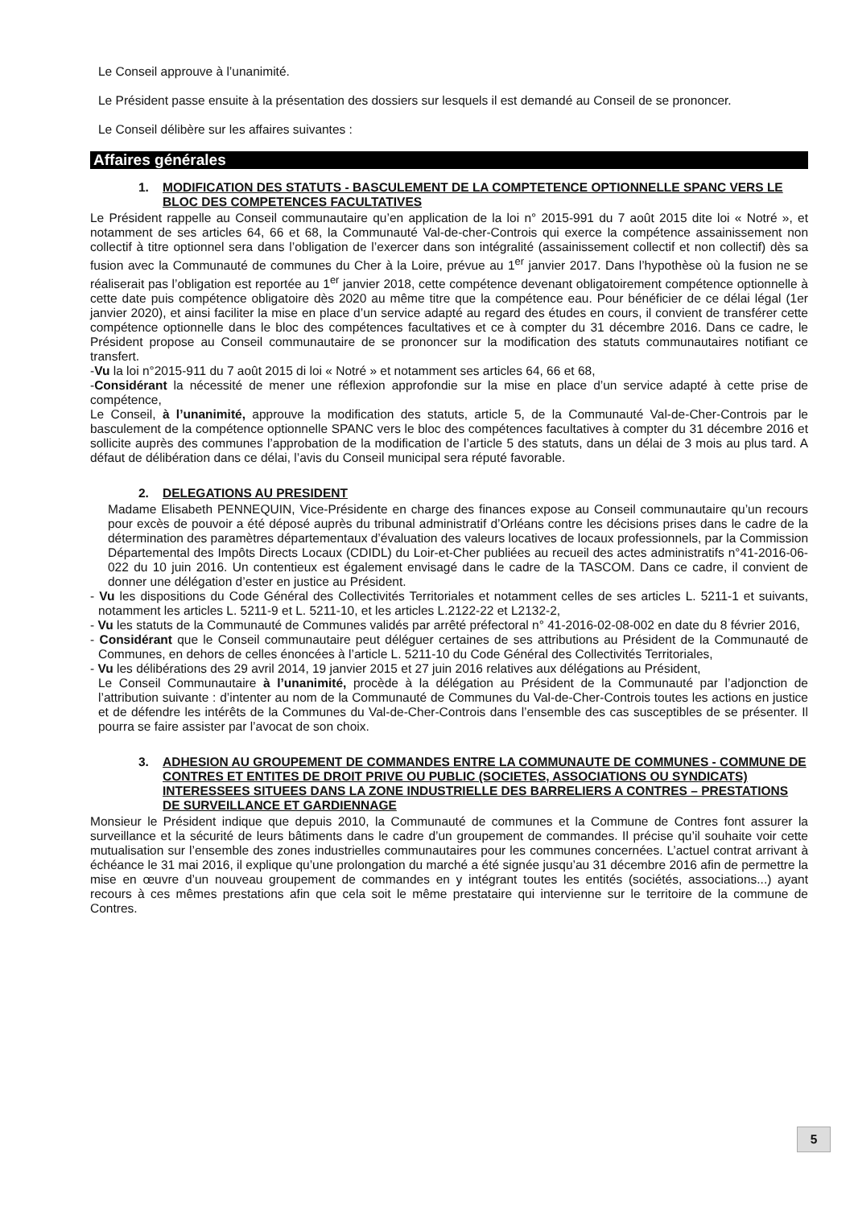Le Conseil approuve à l’unanimité.
Le Président passe ensuite à la présentation des dossiers sur lesquels il est demandé au Conseil de se prononcer.
Le Conseil délibère sur les affaires suivantes :
Affaires générales
1. MODIFICATION DES STATUTS - BASCULEMENT DE LA COMPTETENCE OPTIONNELLE SPANC VERS LE BLOC DES COMPETENCES FACULTATIVES
Le Président rappelle au Conseil communautaire qu’en application de la loi n° 2015-991 du 7 août 2015 dite loi « Notré », et notamment de ses articles 64, 66 et 68, la Communauté Val-de-cher-Controis qui exerce la compétence assainissement non collectif à titre optionnel sera dans l’obligation de l’exercer dans son intégralité (assainissement collectif et non collectif) dès sa fusion avec la Communauté de communes du Cher à la Loire, prévue au 1<sup>er</sup> janvier 2017. Dans l’hypothèse où la fusion ne se réaliserait pas l’obligation est reportée au 1<sup>er</sup> janvier 2018, cette compétence devenant obligatoirement compétence optionnelle à cette date puis compétence obligatoire dès 2020 au même titre que la compétence eau. Pour bénéficier de ce délai légal (1er janvier 2020), et ainsi faciliter la mise en place d’un service adapté au regard des études en cours, il convient de transférer cette compétence optionnelle dans le bloc des compétences facultatives et ce à compter du 31 décembre 2016. Dans ce cadre, le Président propose au Conseil communautaire de se prononcer sur la modification des statuts communautaires notifiant ce transfert.
-Vu la loi n°2015-911 du 7 août 2015 di loi « Notré » et notamment ses articles 64, 66 et 68,
-Considérant la nécessité de mener une réflexion approfondie sur la mise en place d’un service adapté à cette prise de compétence,
Le Conseil, à l’unanimité, approuve la modification des statuts, article 5, de la Communauté Val-de-Cher-Controis par le basculement de la compétence optionnelle SPANC vers le bloc des compétences facultatives à compter du 31 décembre 2016 et sollicite auprès des communes l’approbation de la modification de l’article 5 des statuts, dans un délai de 3 mois au plus tard. A défaut de délibération dans ce délai, l’avis du Conseil municipal sera réputé favorable.
2. DELEGATIONS AU PRESIDENT
Madame Elisabeth PENNEQUIN, Vice-Présidente en charge des finances expose au Conseil communautaire qu’un recours pour excès de pouvoir a été déposé auprès du tribunal administratif d’Orléans contre les décisions prises dans le cadre de la détermination des paramètres départementaux d’évaluation des valeurs locatives de locaux professionnels, par la Commission Départemental des Impôts Directs Locaux (CDIDL) du Loir-et-Cher publiées au recueil des actes administratifs n°41-2016-06-022 du 10 juin 2016. Un contentieux est également envisagé dans le cadre de la TASCOM. Dans ce cadre, il convient de donner une délégation d’ester en justice au Président.
- Vu les dispositions du Code Général des Collectivités Territoriales et notamment celles de ses articles L. 5211-1 et suivants, notamment les articles L. 5211-9 et L. 5211-10, et les articles L.2122-22 et L2132-2,
- Vu les statuts de la Communauté de Communes validés par arrêté préfectoral n° 41-2016-02-08-002 en date du 8 février 2016,
- Considérant que le Conseil communautaire peut déléguer certaines de ses attributions au Président de la Communauté de Communes, en dehors de celles énoncées à l’article L. 5211-10 du Code Général des Collectivités Territoriales,
- Vu les délibérations des 29 avril 2014, 19 janvier 2015 et 27 juin 2016 relatives aux délégations au Président,
Le Conseil Communautaire à l’unanimité, procède à la délégation au Président de la Communauté par l’adjonction de l’attribution suivante : d’intenter au nom de la Communauté de Communes du Val-de-Cher-Controis toutes les actions en justice et de défendre les intérêts de la Communes du Val-de-Cher-Controis dans l’ensemble des cas susceptibles de se présenter. Il pourra se faire assister par l’avocat de son choix.
3. ADHESION AU GROUPEMENT DE COMMANDES ENTRE LA COMMUNAUTE DE COMMUNES - COMMUNE DE CONTRES ET ENTITES DE DROIT PRIVE OU PUBLIC (SOCIETES, ASSOCIATIONS OU SYNDICATS) INTERESSEES SITUEES DANS LA ZONE INDUSTRIELLE DES BARRELIERS A CONTRES – PRESTATIONS DE SURVEILLANCE ET GARDIENNAGE
Monsieur le Président indique que depuis 2010, la Communauté de communes et la Commune de Contres font assurer la surveillance et la sécurité de leurs bâtiments dans le cadre d’un groupement de commandes. Il précise qu’il souhaite voir cette mutualisation sur l’ensemble des zones industrielles communautaires pour les communes concernées. L’actuel contrat arrivant à échéance le 31 mai 2016, il explique qu’une prolongation du marché a été signée jusqu’au 31 décembre 2016 afin de permettre la mise en œuvre d’un nouveau groupement de commandes en y intégrant toutes les entités (sociétés, associations...) ayant recours à ces mêmes prestations afin que cela soit le même prestataire qui intervienne sur le territoire de la commune de Contres.
5